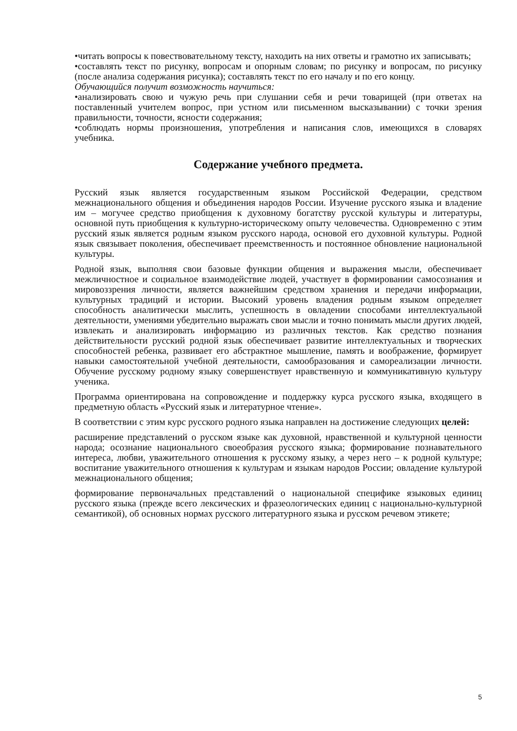•читать вопросы к повествовательному тексту, находить на них ответы и грамотно их записывать;
•составлять текст по рисунку, вопросам и опорным словам; по рисунку и вопросам, по рисунку (после анализа содержания рисунка); составлять текст по его началу и по его концу.
Обучающийся получит возможность научиться:
•анализировать свою и чужую речь при слушании себя и речи товарищей (при ответах на поставленный учителем вопрос, при устном или письменном высказывании) с точки зрения правильности, точности, ясности содержания;
•соблюдать нормы произношения, употребления и написания слов, имеющихся в словарях учебника.
Содержание учебного предмета.
Русский язык является государственным языком Российской Федерации, средством межнационального общения и объединения народов России. Изучение русского языка и владение им – могучее средство приобщения к духовному богатству русской культуры и литературы, основной путь приобщения к культурно-историческому опыту человечества. Одновременно с этим русский язык является родным языком русского народа, основой его духовной культуры. Родной язык связывает поколения, обеспечивает преемственность и постоянное обновление национальной культуры.
Родной язык, выполняя свои базовые функции общения и выражения мысли, обеспечивает межличностное и социальное взаимодействие людей, участвует в формировании самосознания и мировоззрения личности, является важнейшим средством хранения и передачи информации, культурных традиций и истории. Высокий уровень владения родным языком определяет способность аналитически мыслить, успешность в овладении способами интеллектуальной деятельности, умениями убедительно выражать свои мысли и точно понимать мысли других людей, извлекать и анализировать информацию из различных текстов. Как средство познания действительности русский родной язык обеспечивает развитие интеллектуальных и творческих способностей ребенка, развивает его абстрактное мышление, память и воображение, формирует навыки самостоятельной учебной деятельности, самообразования и самореализации личности. Обучение русскому родному языку совершенствует нравственную и коммуникативную культуру ученика.
Программа ориентирована на сопровождение и поддержку курса русского языка, входящего в предметную область «Русский язык и литературное чтение».
В соответствии с этим курс русского родного языка направлен на достижение следующих целей:
расширение представлений о русском языке как духовной, нравственной и культурной ценности народа; осознание национального своеобразия русского языка; формирование познавательного интереса, любви, уважительного отношения к русскому языку, а через него – к родной культуре; воспитание уважительного отношения к культурам и языкам народов России; овладение культурой межнационального общения;
формирование первоначальных представлений о национальной специфике языковых единиц русского языка (прежде всего лексических и фразеологических единиц с национально-культурной семантикой), об основных нормах русского литературного языка и русском речевом этикете;
5